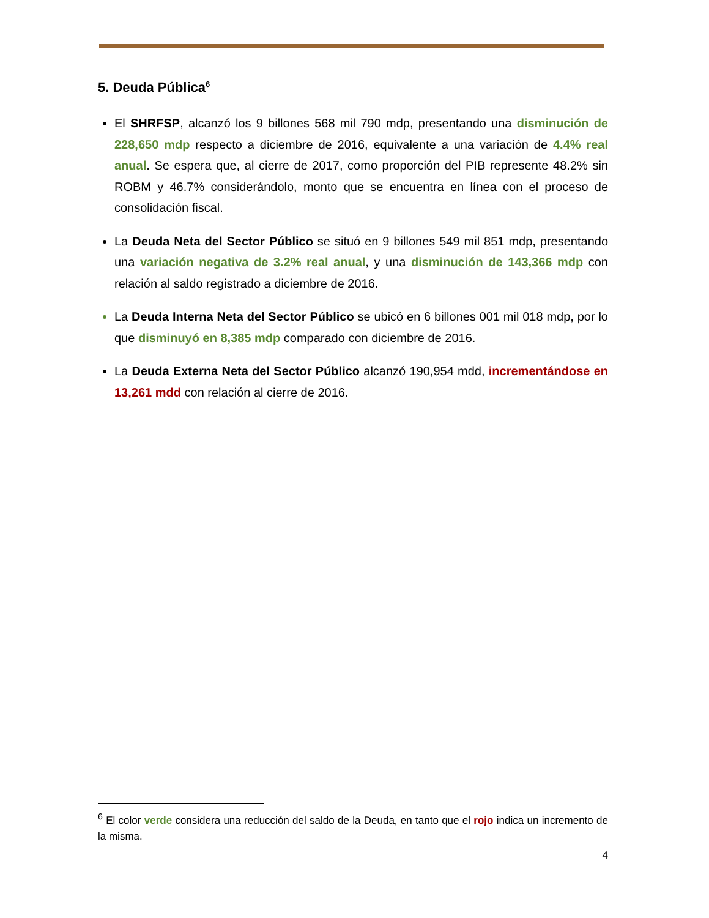5. Deuda Pública<sup>6</sup>
El SHRFSP, alcanzó los 9 billones 568 mil 790 mdp, presentando una disminución de 228,650 mdp respecto a diciembre de 2016, equivalente a una variación de 4.4% real anual. Se espera que, al cierre de 2017, como proporción del PIB represente 48.2% sin ROBM y 46.7% considerándolo, monto que se encuentra en línea con el proceso de consolidación fiscal.
La Deuda Neta del Sector Público se situó en 9 billones 549 mil 851 mdp, presentando una variación negativa de 3.2% real anual, y una disminución de 143,366 mdp con relación al saldo registrado a diciembre de 2016.
La Deuda Interna Neta del Sector Público se ubicó en 6 billones 001 mil 018 mdp, por lo que disminuyó en 8,385 mdp comparado con diciembre de 2016.
La Deuda Externa Neta del Sector Público alcanzó 190,954 mdd, incrementándose en 13,261 mdd con relación al cierre de 2016.
<sup>6</sup> El color verde considera una reducción del saldo de la Deuda, en tanto que el rojo indica un incremento de la misma.
4